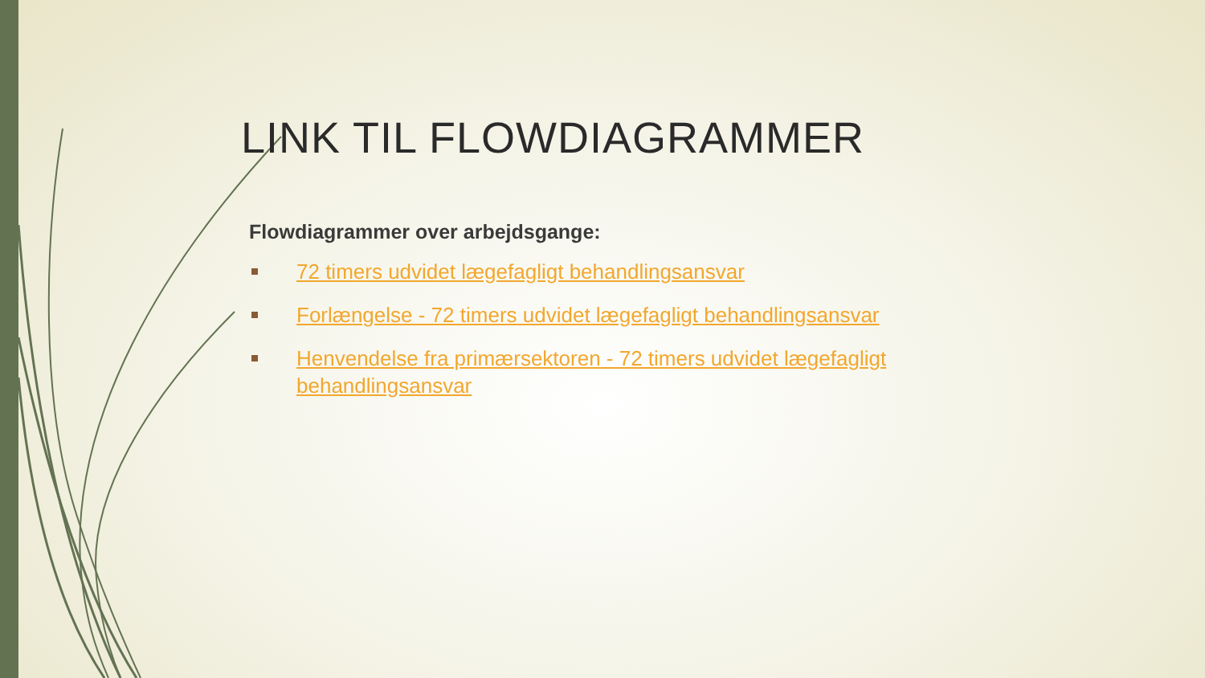LINK TIL FLOWDIAGRAMMER
Flowdiagrammer over arbejdsgange:
72 timers udvidet lægefagligt behandlingsansvar
Forlængelse - 72 timers udvidet lægefagligt behandlingsansvar
Henvendelse fra primærsektoren - 72 timers udvidet lægefagligt behandlingsansvar